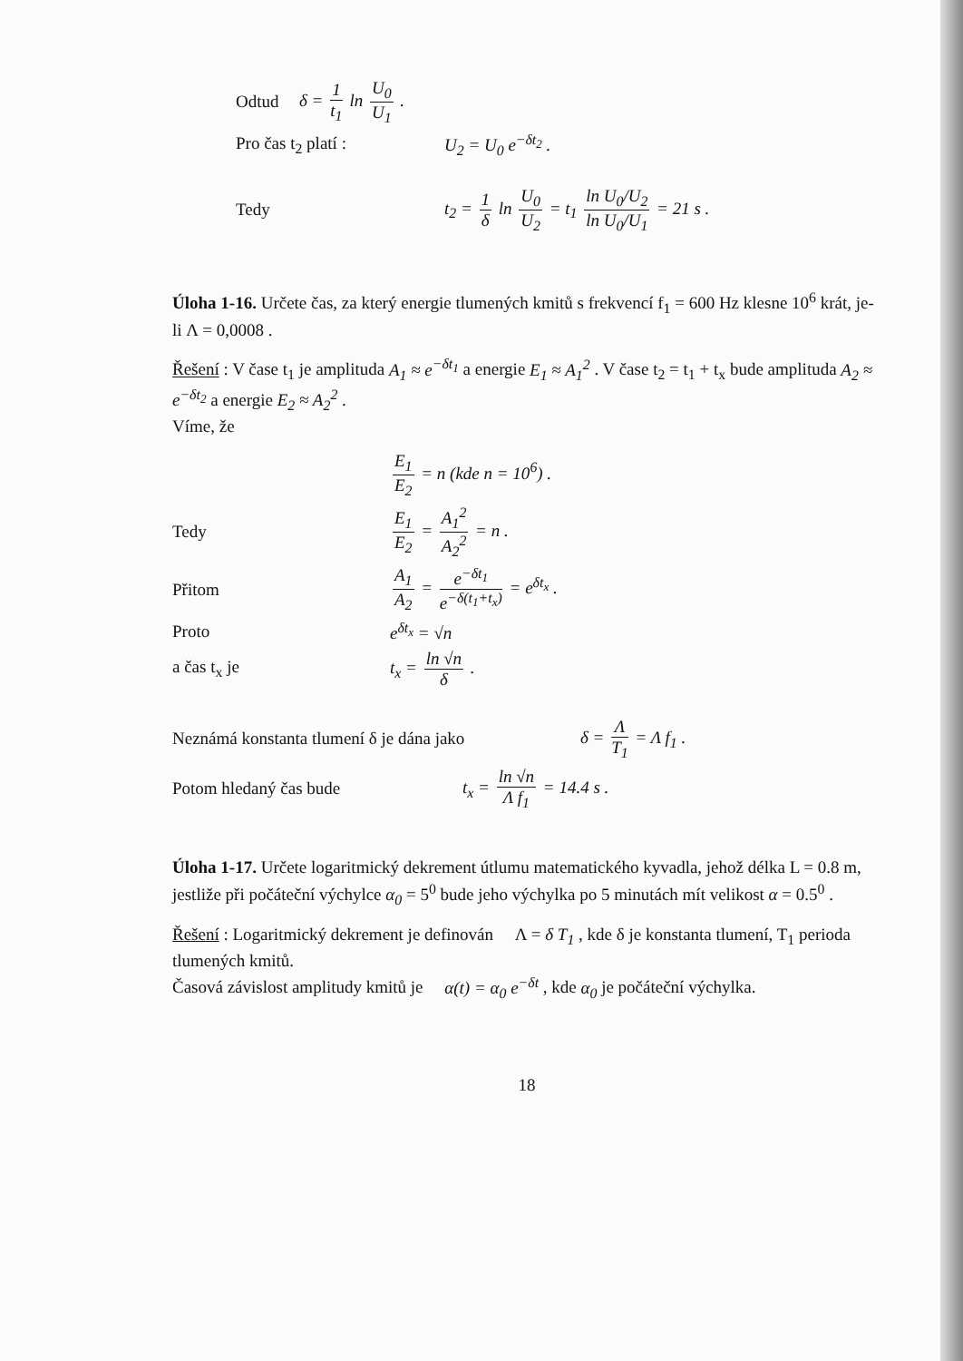Odtud δ = 1 t<sub>1</sub> ln U<sub>0</sub> U<sub>1</sub> .
Pro čas t<sub>2</sub> platí : U<sub>2</sub> = U<sub>0</sub> e<sup>−δt<sub>2</sub></sup> .
Tedy t<sub>2</sub> = 1 δ ln U<sub>0</sub> U<sub>2</sub> = t<sub>1</sub> ln U<sub>0</sub>/U<sub>2</sub> ln U<sub>0</sub>/U<sub>1</sub> = 21 s .
Úloha 1-16. Určete čas, za který energie tlumených kmitů s frekvencí f<sub>1</sub> = 600 Hz klesne 10<sup>6</sup> krát, je-li Λ = 0,0008 .
Řešení : V čase t<sub>1</sub> je amplituda A<sub>1</sub> ≈ e<sup>−δt<sub>1</sub></sup> a energie E<sub>1</sub> ≈ A<sub>1</sub><sup>2</sup> . V čase t<sub>2</sub> = t<sub>1</sub> + t<sub>x</sub> bude amplituda A<sub>2</sub> ≈ e<sup>−δt<sub>2</sub></sup> a energie E<sub>2</sub> ≈ A<sub>2</sub><sup>2</sup> .
Víme, že
E<sub>1</sub> E<sub>2</sub> = n (kde n = 10<sup>6</sup>) .
Tedy E<sub>1</sub> E<sub>2</sub> = A<sub>1</sub><sup>2</sup> A<sub>2</sub><sup>2</sup> = n .
Přitom A<sub>1</sub> A<sub>2</sub> = e<sup>−δt<sub>1</sub></sup> e<sup>−δ(t<sub>1</sub>+t<sub>x</sub>)</sup> = e<sup>δt<sub>x</sub></sup> .
Proto e<sup>δt<sub>x</sub></sup> = √n
a čas t<sub>x</sub> je t<sub>x</sub> = ln √n δ .
Neznámá konstanta tlumení δ je dána jako δ = Λ T<sub>1</sub> = Λ f<sub>1</sub> .
Potom hledaný čas bude t<sub>x</sub> = ln √n Λ f<sub>1</sub> = 14.4 s .
Úloha 1-17. Určete logaritmický dekrement útlumu matematického kyvadla, jehož délka L = 0.8 m, jestliže při počáteční výchylce α<sub>0</sub> = 5<sup>0</sup> bude jeho výchylka po 5 minutách mít velikost α = 0.5<sup>0</sup> .
Řešení : Logaritmický dekrement je definován Λ = δ T<sub>1</sub> , kde δ je konstanta tlumení, T<sub>1</sub> perioda tlumených kmitů.
Časová závislost amplitudy kmitů je α(t) = α<sub>0</sub> e<sup>−δt</sup> , kde α<sub>0</sub> je počáteční výchylka.
18